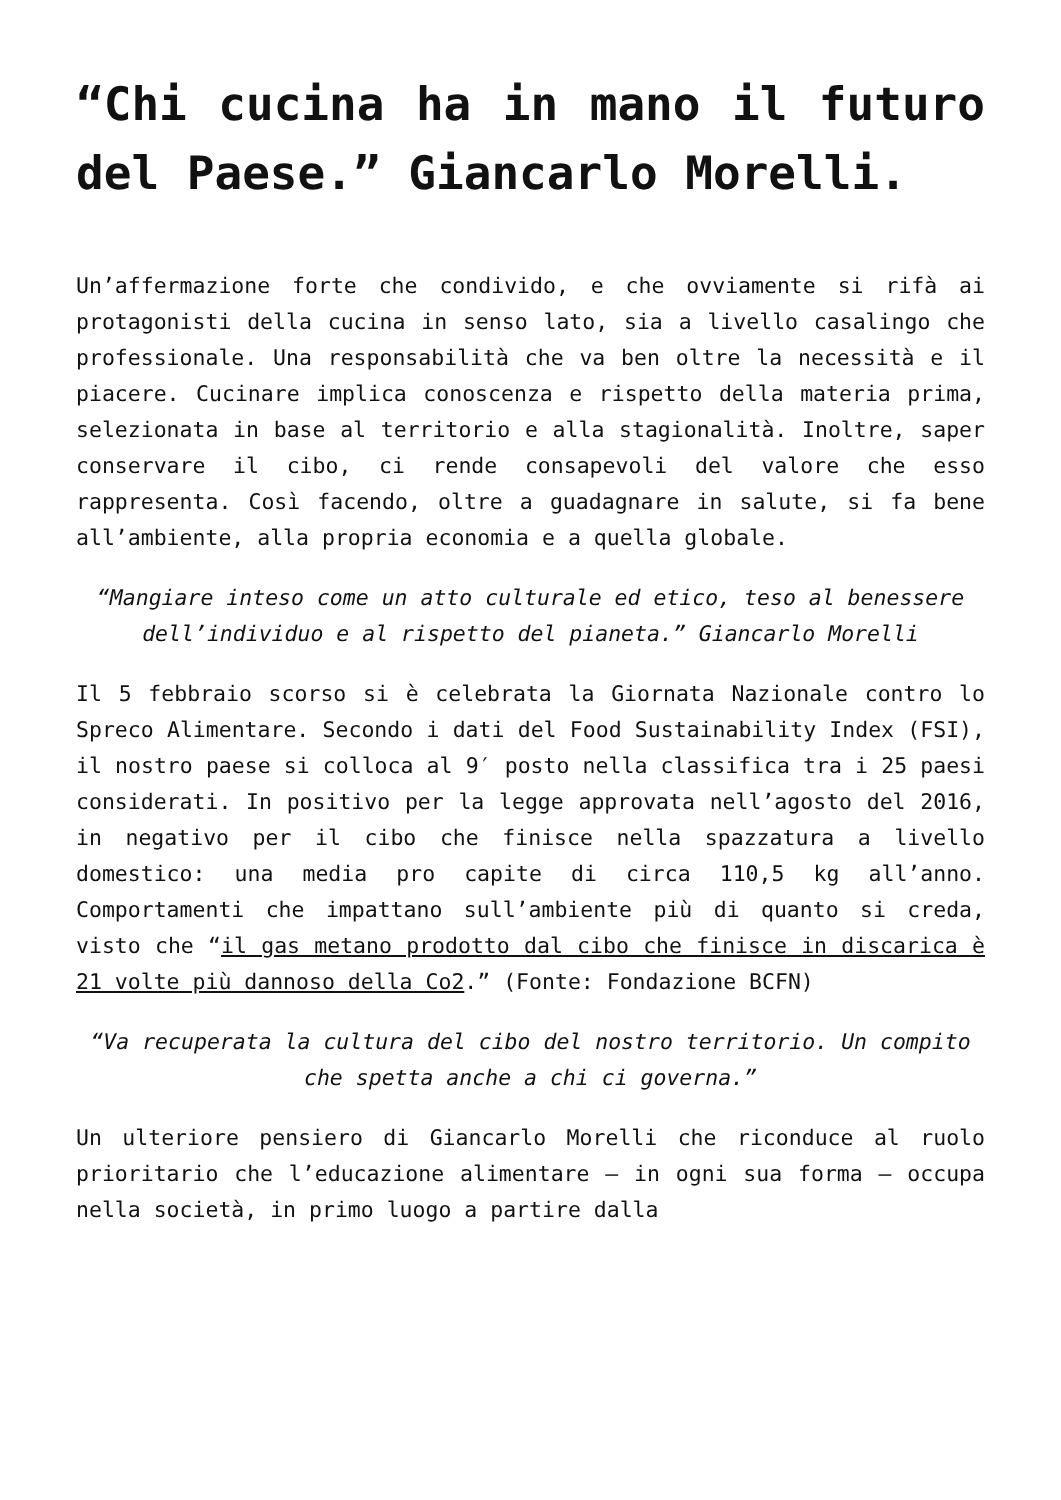“Chi cucina ha in mano il futuro del Paese.” Giancarlo Morelli.
Un’affermazione forte che condivido, e che ovviamente si rifà ai protagonisti della cucina in senso lato, sia a livello casalingo che professionale. Una responsabilità che va ben oltre la necessità e il piacere. Cucinare implica conoscenza e rispetto della materia prima, selezionata in base al territorio e alla stagionalità. Inoltre, saper conservare il cibo, ci rende consapevoli del valore che esso rappresenta. Così facendo, oltre a guadagnare in salute, si fa bene all’ambiente, alla propria economia e a quella globale.
“Mangiare inteso come un atto culturale ed etico, teso al benessere dell’individuo e al rispetto del pianeta.” Giancarlo Morelli
Il 5 febbraio scorso si è celebrata la Giornata Nazionale contro lo Spreco Alimentare. Secondo i dati del Food Sustainability Index (FSI), il nostro paese si colloca al 9′ posto nella classifica tra i 25 paesi considerati. In positivo per la legge approvata nell’agosto del 2016, in negativo per il cibo che finisce nella spazzatura a livello domestico: una media pro capite di circa 110,5 kg all’anno. Comportamenti che impattano sull’ambiente più di quanto si creda, visto che “il gas metano prodotto dal cibo che finisce in discarica è 21 volte più dannoso della Co2.” (Fonte: Fondazione BCFN)
“Va recuperata la cultura del cibo del nostro territorio. Un compito che spetta anche a chi ci governa.”
Un ulteriore pensiero di Giancarlo Morelli che riconduce al ruolo prioritario che l’educazione alimentare – in ogni sua forma – occupa nella società, in primo luogo a partire dalla